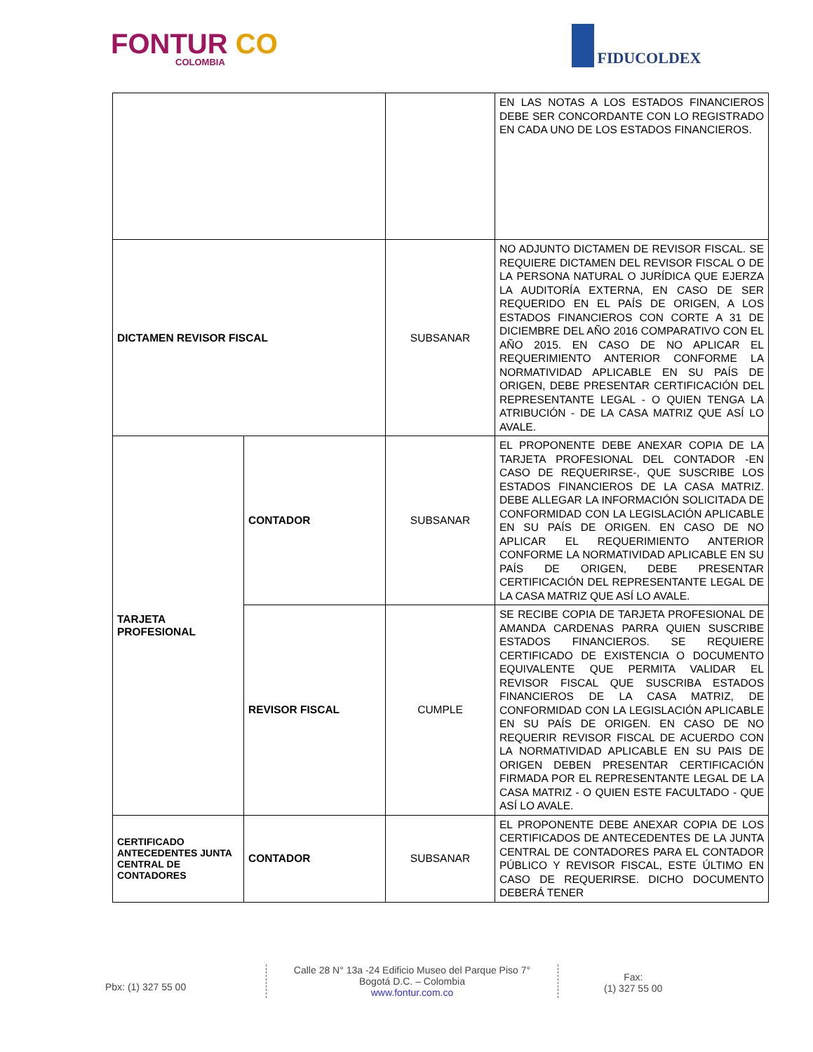FONTUR CO
COLOMBIA
FIDUCOLDEX
| | | | EN LAS NOTAS A LOS ESTADOS FINANCIEROS DEBE SER CONCORDANTE CON LO REGISTRADO EN CADA UNO DE LOS ESTADOS FINANCIEROS. |
| DICTAMEN REVISOR FISCAL | | SUBSANAR | NO ADJUNTO DICTAMEN DE REVISOR FISCAL. SE REQUIERE DICTAMEN DEL REVISOR FISCAL O DE LA PERSONA NATURAL O JURÍDICA QUE EJERZA LA AUDITORÍA EXTERNA, EN CASO DE SER REQUERIDO EN EL PAÍS DE ORIGEN, A LOS ESTADOS FINANCIEROS CON CORTE A 31 DE DICIEMBRE DEL AÑO 2016 COMPARATIVO CON EL AÑO 2015. EN CASO DE NO APLICAR EL REQUERIMIENTO ANTERIOR CONFORME LA NORMATIVIDAD APLICABLE EN SU PAÍS DE ORIGEN, DEBE PRESENTAR CERTIFICACIÓN DEL REPRESENTANTE LEGAL - O QUIEN TENGA LA ATRIBUCIÓN - DE LA CASA MATRIZ QUE ASÍ LO AVALE. |
| TARJETA PROFESIONAL | CONTADOR | SUBSANAR | EL PROPONENTE DEBE ANEXAR COPIA DE LA TARJETA PROFESIONAL DEL CONTADOR -EN CASO DE REQUERIRSE-, QUE SUSCRIBE LOS ESTADOS FINANCIEROS DE LA CASA MATRIZ. DEBE ALLEGAR LA INFORMACIÓN SOLICITADA DE CONFORMIDAD CON LA LEGISLACIÓN APLICABLE EN SU PAÍS DE ORIGEN. EN CASO DE NO APLICAR EL REQUERIMIENTO ANTERIOR CONFORME LA NORMATIVIDAD APLICABLE EN SU PAÍS DE ORIGEN, DEBE PRESENTAR CERTIFICACIÓN DEL REPRESENTANTE LEGAL DE LA CASA MATRIZ QUE ASÍ LO AVALE. |
| | REVISOR FISCAL | CUMPLE | SE RECIBE COPIA DE TARJETA PROFESIONAL DE AMANDA CARDENAS PARRA QUIEN SUSCRIBE ESTADOS FINANCIEROS. SE REQUIERE CERTIFICADO DE EXISTENCIA O DOCUMENTO EQUIVALENTE QUE PERMITA VALIDAR EL REVISOR FISCAL QUE SUSCRIBA ESTADOS FINANCIEROS DE LA CASA MATRIZ, DE CONFORMIDAD CON LA LEGISLACIÓN APLICABLE EN SU PAÍS DE ORIGEN. EN CASO DE NO REQUERIR REVISOR FISCAL DE ACUERDO CON LA NORMATIVIDAD APLICABLE EN SU PAIS DE ORIGEN DEBEN PRESENTAR CERTIFICACIÓN FIRMADA POR EL REPRESENTANTE LEGAL DE LA CASA MATRIZ - O QUIEN ESTE FACULTADO - QUE ASÍ LO AVALE. |
| CERTIFICADO ANTECEDENTES JUNTA CENTRAL DE CONTADORES | CONTADOR | SUBSANAR | EL PROPONENTE DEBE ANEXAR COPIA DE LOS CERTIFICADOS DE ANTECEDENTES DE LA JUNTA CENTRAL DE CONTADORES PARA EL CONTADOR PÚBLICO Y REVISOR FISCAL, ESTE ÚLTIMO EN CASO DE REQUERIRSE. DICHO DOCUMENTO DEBERÁ TENER |
Pbx: (1) 327 55 00
Calle 28 N° 13a -24 Edificio Museo del Parque Piso 7°
Bogotá D.C. – Colombia
www.fontur.com.co
Fax:
(1) 327 55 00